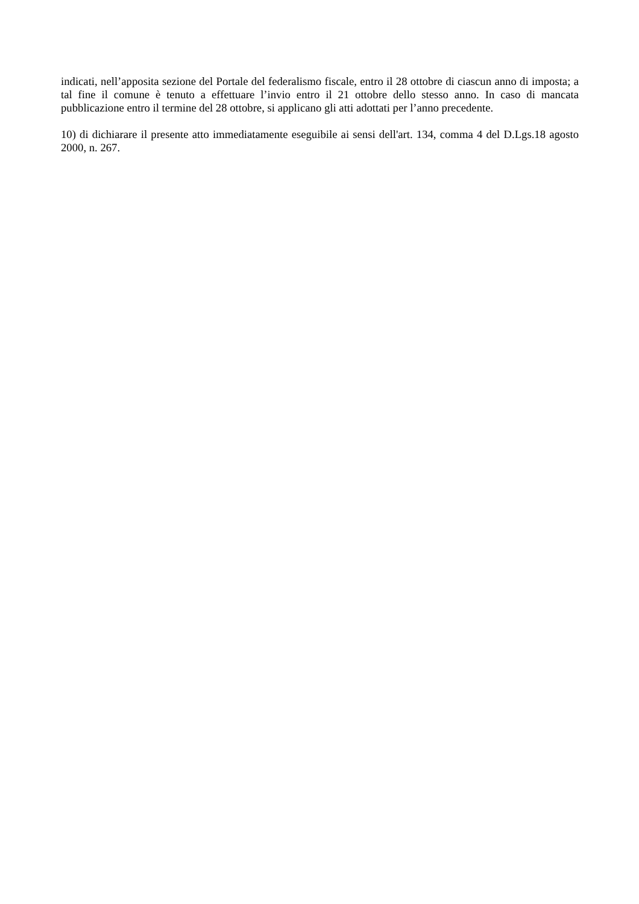indicati, nell’apposita sezione del Portale del federalismo fiscale, entro il 28 ottobre di ciascun anno di imposta; a tal fine il comune è tenuto a effettuare l’invio entro il 21 ottobre dello stesso anno. In caso di mancata pubblicazione entro il termine del 28 ottobre, si applicano gli atti adottati per l’anno precedente.
10) di dichiarare il presente atto immediatamente eseguibile ai sensi dell'art. 134, comma 4 del D.Lgs.18 agosto 2000, n. 267.